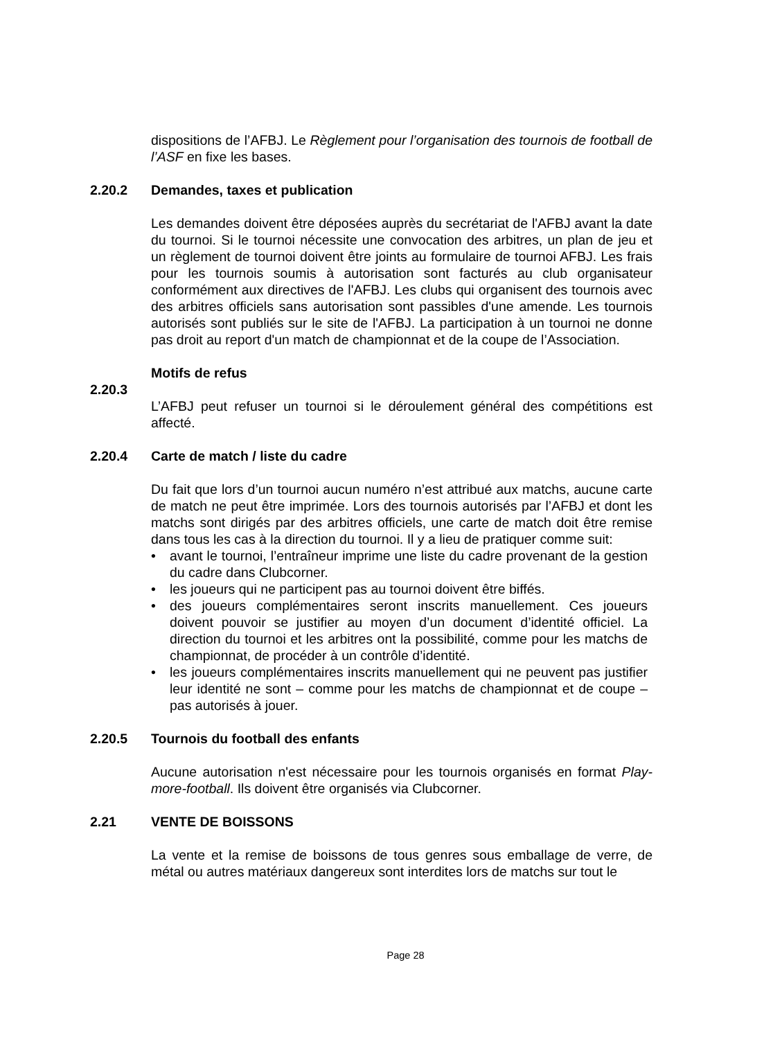dispositions de l’AFBJ. Le Règlement pour l’organisation des tournois de football de l’ASF en fixe les bases.
2.20.2 Demandes, taxes et publication
Les demandes doivent être déposées auprès du secrétariat de l'AFBJ avant la date du tournoi. Si le tournoi nécessite une convocation des arbitres, un plan de jeu et un règlement de tournoi doivent être joints au formulaire de tournoi AFBJ. Les frais pour les tournois soumis à autorisation sont facturés au club organisateur conformément aux directives de l'AFBJ. Les clubs qui organisent des tournois avec des arbitres officiels sans autorisation sont passibles d'une amende. Les tournois autorisés sont publiés sur le site de l'AFBJ. La participation à un tournoi ne donne pas droit au report d'un match de championnat et de la coupe de l’Association.
Motifs de refus
2.20.3
L’AFBJ peut refuser un tournoi si le déroulement général des compétitions est affecté.
2.20.4 Carte de match / liste du cadre
Du fait que lors d’un tournoi aucun numéro n’est attribué aux matchs, aucune carte de match ne peut être imprimée. Lors des tournois autorisés par l’AFBJ et dont les matchs sont dirigés par des arbitres officiels, une carte de match doit être remise dans tous les cas à la direction du tournoi. Il y a lieu de pratiquer comme suit:
• avant le tournoi, l’entraîneur imprime une liste du cadre provenant de la gestion du cadre dans Clubcorner.
• les joueurs qui ne participent pas au tournoi doivent être biffés.
• des joueurs complémentaires seront inscrits manuellement. Ces joueurs doivent pouvoir se justifier au moyen d’un document d’identité officiel. La direction du tournoi et les arbitres ont la possibilité, comme pour les matchs de championnat, de procéder à un contrôle d’identité.
• les joueurs complémentaires inscrits manuellement qui ne peuvent pas justifier leur identité ne sont – comme pour les matchs de championnat et de coupe – pas autorisés à jouer.
2.20.5 Tournois du football des enfants
Aucune autorisation n'est nécessaire pour les tournois organisés en format Play-more-football. Ils doivent être organisés via Clubcorner.
2.21 VENTE DE BOISSONS
La vente et la remise de boissons de tous genres sous emballage de verre, de métal ou autres matériaux dangereux sont interdites lors de matchs sur tout le
Page 28